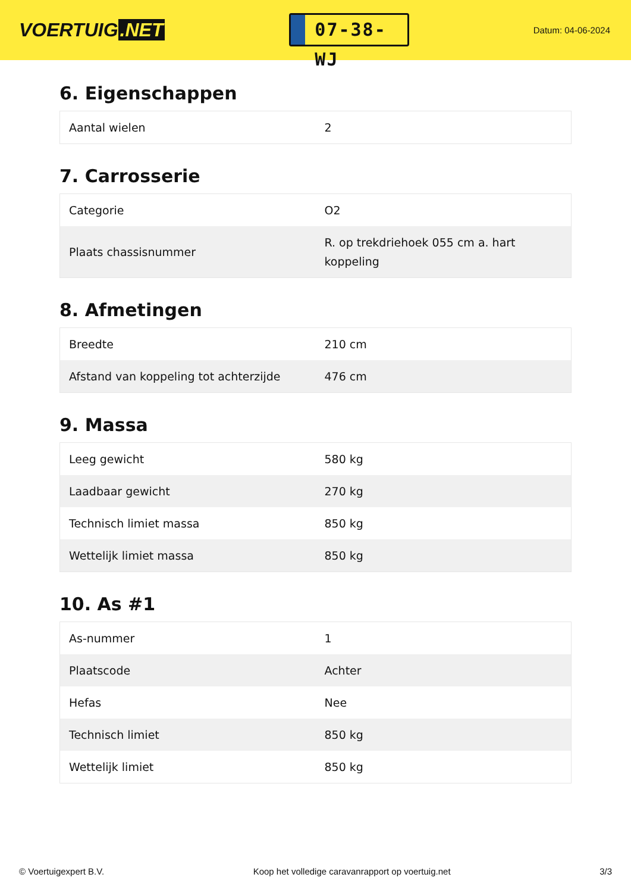VOERTUIG.NET
07-38-WJ
Datum: 04-06-2024
6. Eigenschappen
| Aantal wielen | 2 |
7. Carrosserie
| Categorie | O2 |
| Plaats chassisnummer | R. op trekdriehoek 055 cm a. hart koppeling |
8. Afmetingen
| Breedte | 210 cm |
| Afstand van koppeling tot achterzijde | 476 cm |
9. Massa
| Leeg gewicht | 580 kg |
| Laadbaar gewicht | 270 kg |
| Technisch limiet massa | 850 kg |
| Wettelijk limiet massa | 850 kg |
10. As #1
| As-nummer | 1 |
| Plaatscode | Achter |
| Hefas | Nee |
| Technisch limiet | 850 kg |
| Wettelijk limiet | 850 kg |
© Voertuigexpert B.V. Koop het volledige caravanrapport op voertuig.net 3/3